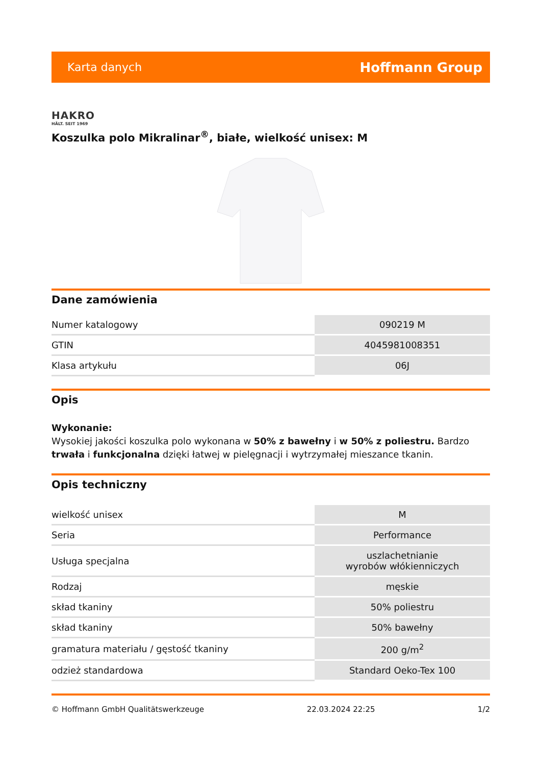Karta danych Hoffmann Group
HAKRO
HÄLT. SEIT 1969
Koszulka polo Mikralinar<sup>®</sup>, białe, wielkość unisex: M
Dane zamówienia
| Numer katalogowy | 090219 M |
| GTIN | 4045981008351 |
| Klasa artykułu | 06J |
Opis
Wykonanie:
Wysokiej jakości koszulka polo wykonana w 50% z bawełny i w 50% z poliestru. Bardzo trwała i funkcjonalna dzięki łatwej w pielęgnacji i wytrzymałej mieszance tkanin.
Opis techniczny
| wielkość unisex | M |
| Seria | Performance |
| Usługa specjalna | uszlachetnianie wyrobów włókienniczych |
| Rodzaj | męskie |
| skład tkaniny | 50% poliestru |
| skład tkaniny | 50% bawełny |
| gramatura materiału / gęstość tkaniny | 200 g/m<sup>2</sup> |
| odzież standardowa | Standard Oeko-Tex 100 |
© Hoffmann GmbH Qualitätswerkzeuge 22.03.2024 22:25 1/2